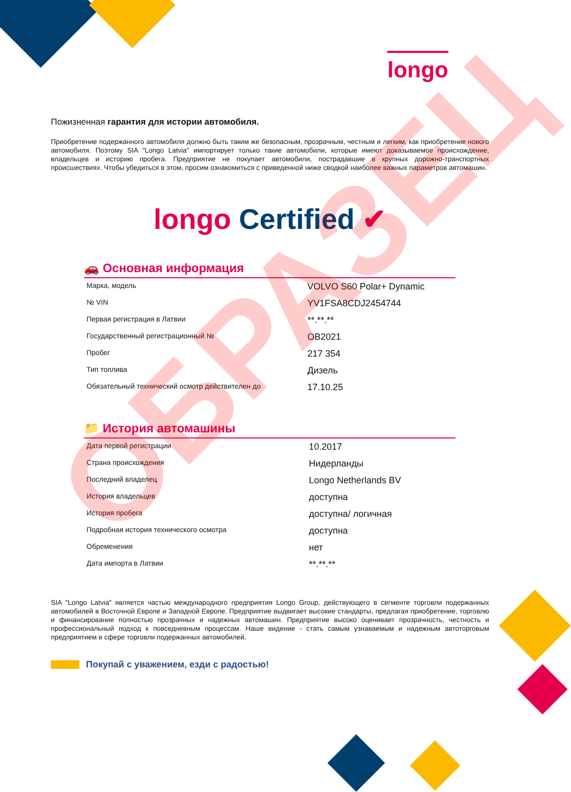longo
Пожизненная гарантия для истории автомобиля.
Приобретение подержанного автомобиля должно быть таким же безопасным, прозрачным, честным и легким, как приобретение нового автомобиля. Поэтому SIA "Longo Latvia" импортирует только такие автомобили, которые имеют доказываемое происхождение, владельцев и историю пробега. Предприятие не покупает автомобили, пострадавшие в крупных дорожно-транспортных происшествиях. Чтобы убедиться в этом, просим ознакомиться с приведенной ниже сводкой наиболее важных параметров автомашин.
longo Certified ✔
🚗 Основная информация
| Марка, модель | VOLVO S60 Polar+ Dynamic |
| № VIN | YV1FSA8CDJ2454744 |
| Первая регистрация в Латвии | **.**.** |
| Государственный регистрационный № | OB2021 |
| Пробег | 217 354 |
| Тип топлива | Дизель |
| Обязательный технический осмотр действителен до | 17.10.25 |
📁 История автомашины
| Дата первой регистрации | 10.2017 |
| Страна происхождения | Нидерланды |
| Последний владелец | Longo Netherlands BV |
| История владельцев | доступна |
| История пробега | доступна/ логичная |
| Подробная история технического осмотра | доступна |
| Обременения | нет |
| Дата импорта в Латвии | **.**.** |
SIA "Longo Latvia" является частью международного предприятия Longo Group, действующего в сегменте торговли подержанных автомобилей в Восточной Европе и Западной Европе. Предприятие выдвигает высокие стандарты, предлагая приобретение, торговлю и финансирование полностью прозрачных и надежных автомашин. Предприятие высоко оценивает прозрачность, честность и профессиональный подход к повседневным процессам. Наше видение - стать самым узнаваемым и надежным автоторговым предприятием в сфере торговли подержанных автомобилей.
Покупай с уважением, езди с радостью!
ОБРАЗЕЦ